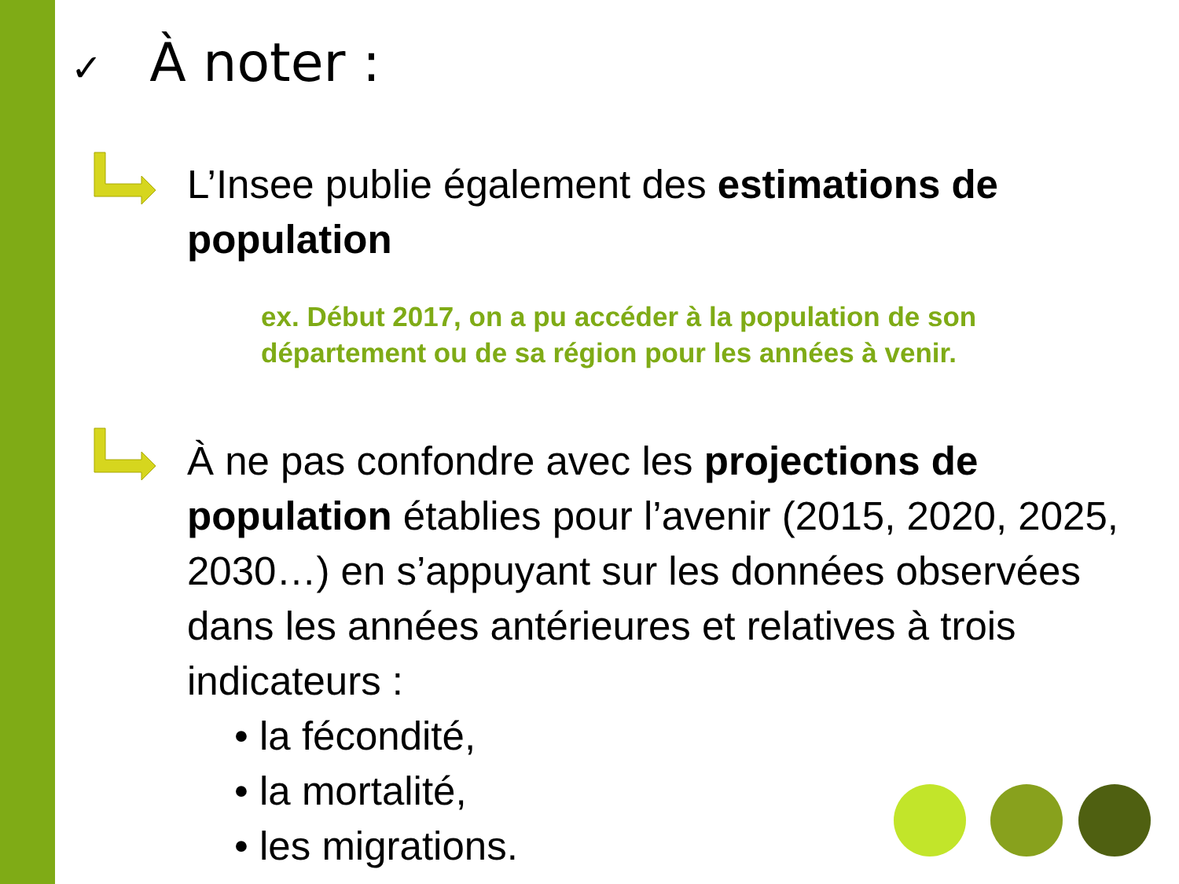✓ À noter :
L’Insee publie également des estimations de population
ex. Début 2017, on a pu accéder à la population de son département ou de sa région pour les années à venir.
À ne pas confondre avec les projections de population établies pour l’avenir (2015, 2020, 2025, 2030…) en s’appuyant sur les données observées dans les années antérieures et relatives à trois indicateurs :
• la fécondité,
• la mortalité,
• les migrations.